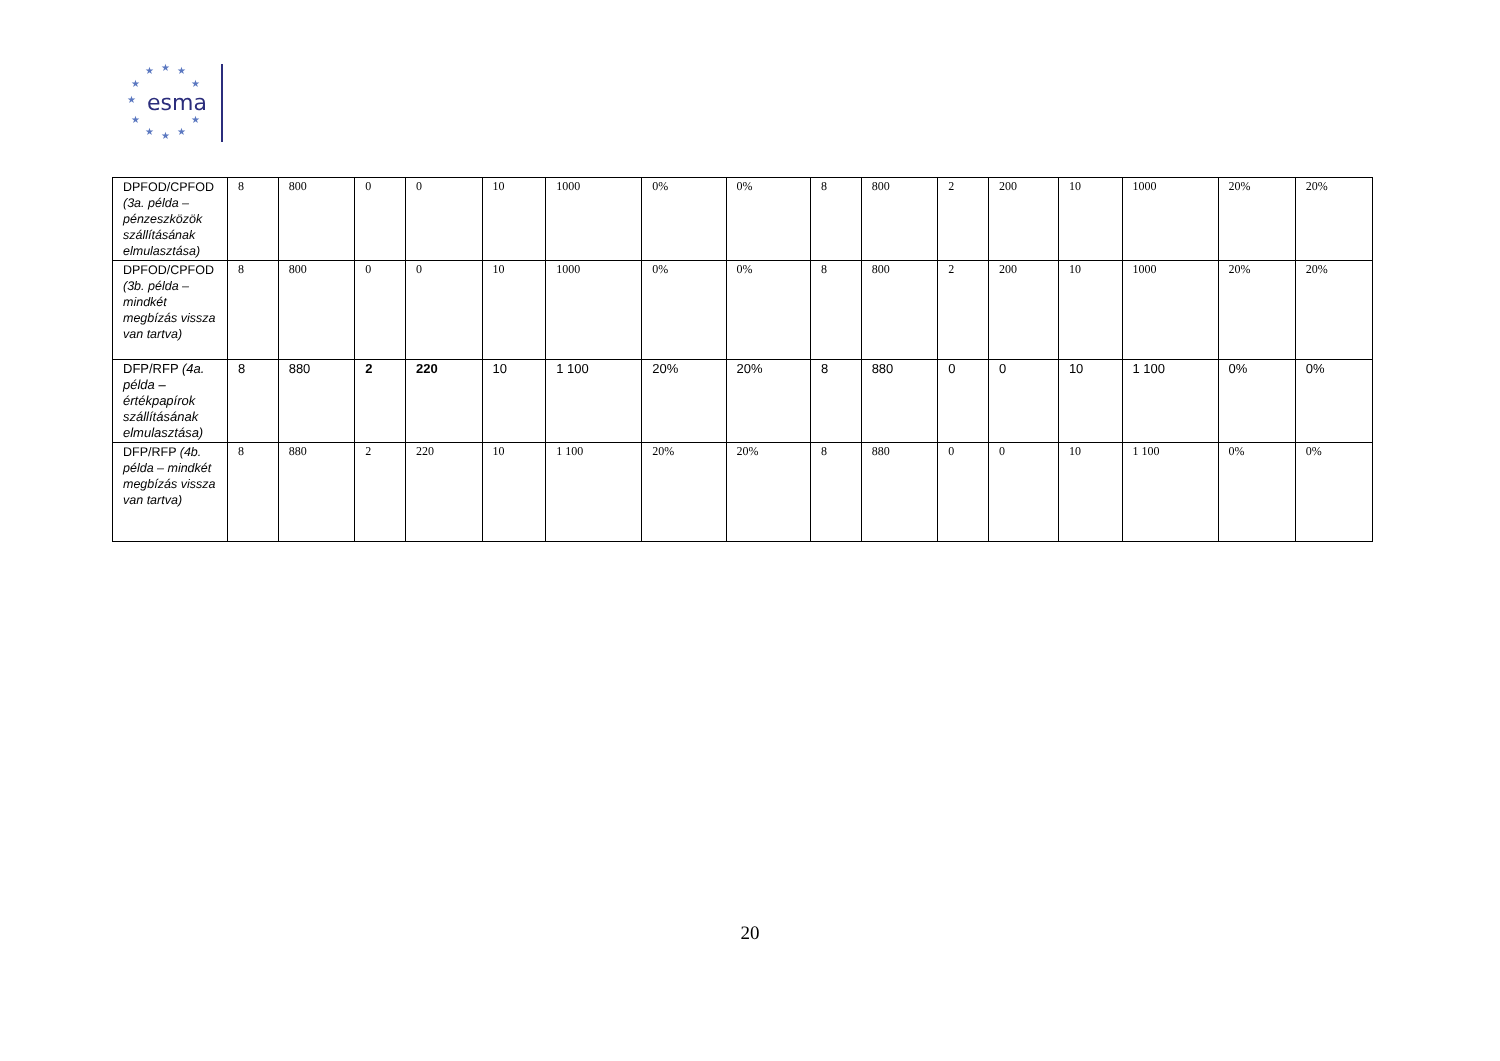★ ★ ★
★ ★
★
★ ★
★ ★ ★
esma
| DPFOD/CPFOD (3a. példa – pénzeszközök szállításának elmulasztása) | 8 | 800 | 0 | 0 | 10 | 1000 | 0% | 0% | 8 | 800 | 2 | 200 | 10 | 1000 | 20% | 20% |
| DPFOD/CPFOD (3b. példa – mindkét megbízás vissza van tartva) | 8 | 800 | 0 | 0 | 10 | 1000 | 0% | 0% | 8 | 800 | 2 | 200 | 10 | 1000 | 20% | 20% |
| DFP/RFP (4a. példa – értékpapírok szállításának elmulasztása) | 8 | 880 | 2 | 220 | 10 | 1 100 | 20% | 20% | 8 | 880 | 0 | 0 | 10 | 1 100 | 0% | 0% |
| DFP/RFP (4b. példa – mindkét megbízás vissza van tartva) | 8 | 880 | 2 | 220 | 10 | 1 100 | 20% | 20% | 8 | 880 | 0 | 0 | 10 | 1 100 | 0% | 0% |
20